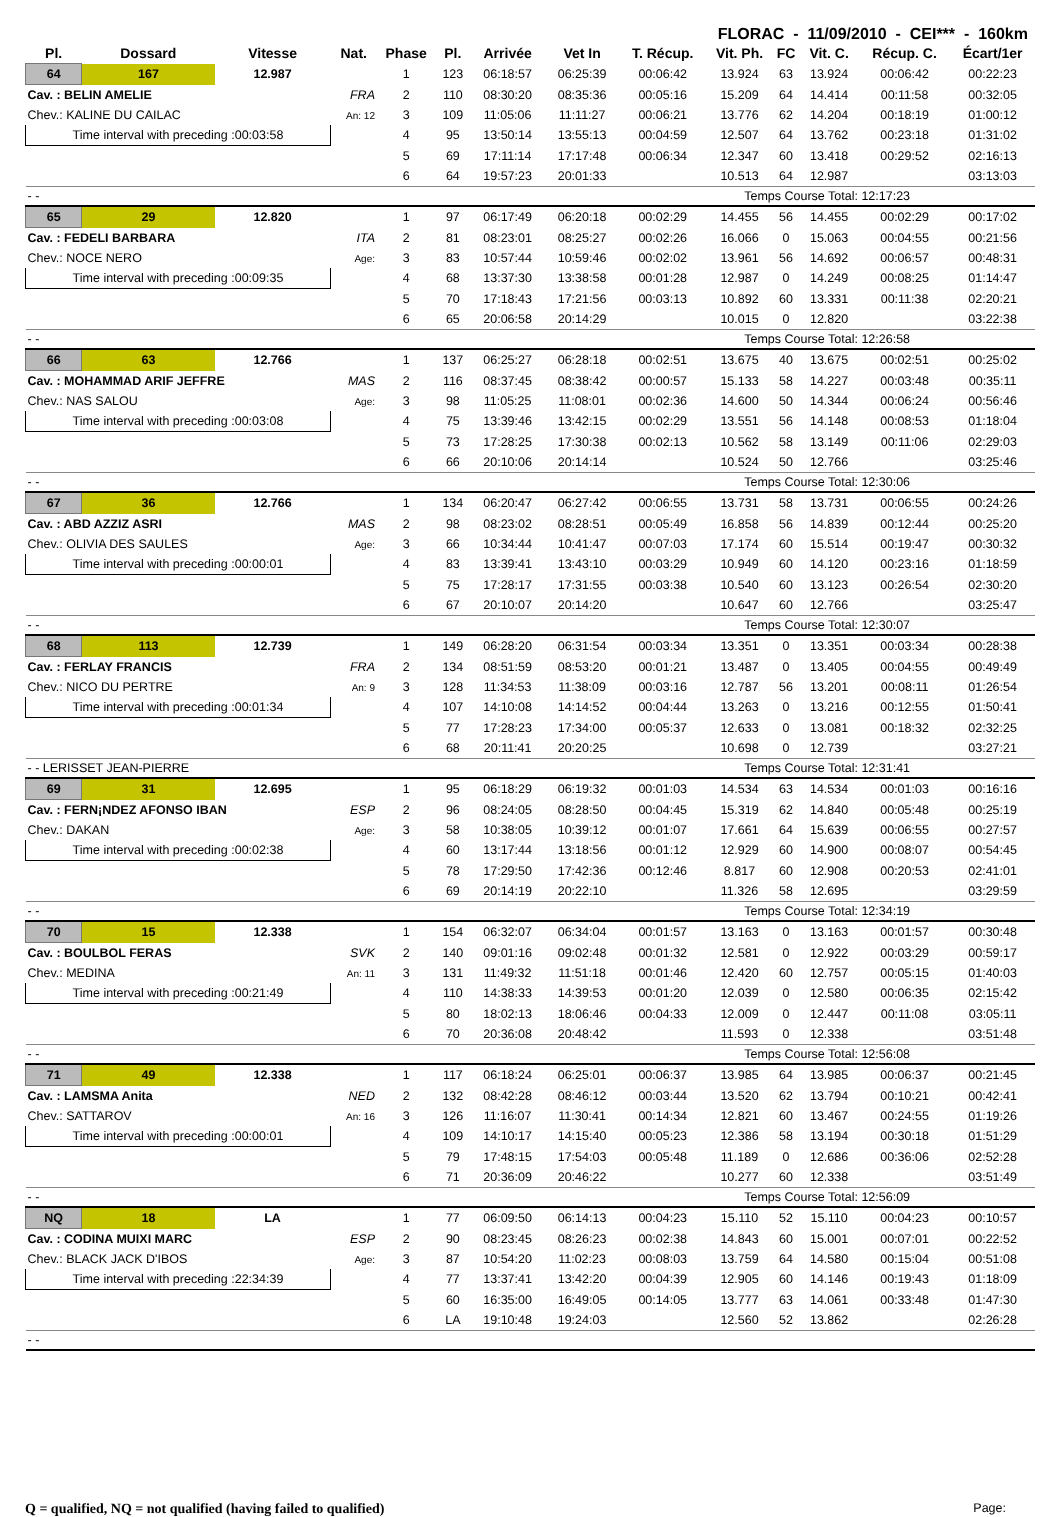FLORAC - 11/09/2010 - CEI*** - 160km
| Pl. | Dossard | Vitesse | Nat. | Phase | Pl. | Arrivée | Vet In | T. Récup. | Vit. Ph. | FC | Vit. C. | Récup. C. | Écart/1er |
| --- | --- | --- | --- | --- | --- | --- | --- | --- | --- | --- | --- | --- | --- |
| 64 | 167 | 12.987 | | 1 | 123 | 06:18:57 | 06:25:39 | 00:06:42 | 13.924 | 63 | 13.924 | 00:06:42 | 00:22:23 |
| Cav. : BELIN AMELIE | | | FRA | 2 | 110 | 08:30:20 | 08:35:36 | 00:05:16 | 15.209 | 64 | 14.414 | 00:11:58 | 00:32:05 |
| Chev.: KALINE DU CAILAC | | | An: 12 | 3 | 109 | 11:05:06 | 11:11:27 | 00:06:21 | 13.776 | 62 | 14.204 | 00:18:19 | 01:00:12 |
| Time interval with preceding :00:03:58 | | | | 4 | 95 | 13:50:14 | 13:55:13 | 00:04:59 | 12.507 | 64 | 13.762 | 00:23:18 | 01:31:02 |
| | | | | 5 | 69 | 17:11:14 | 17:17:48 | 00:06:34 | 12.347 | 60 | 13.418 | 00:29:52 | 02:16:13 |
| | | | | 6 | 64 | 19:57:23 | 20:01:33 | | 10.513 | 64 | 12.987 | | 03:13:03 |
| - - | | | | | | | | Temps Course Total: 12:17:23 | | | | | |
| 65 | 29 | 12.820 | | 1 | 97 | 06:17:49 | 06:20:18 | 00:02:29 | 14.455 | 56 | 14.455 | 00:02:29 | 00:17:02 |
| Cav. : FEDELI BARBARA | | | ITA | 2 | 81 | 08:23:01 | 08:25:27 | 00:02:26 | 16.066 | 0 | 15.063 | 00:04:55 | 00:21:56 |
| Chev.: NOCE NERO | | | Age: | 3 | 83 | 10:57:44 | 10:59:46 | 00:02:02 | 13.961 | 56 | 14.692 | 00:06:57 | 00:48:31 |
| Time interval with preceding :00:09:35 | | | | 4 | 68 | 13:37:30 | 13:38:58 | 00:01:28 | 12.987 | 0 | 14.249 | 00:08:25 | 01:14:47 |
| | | | | 5 | 70 | 17:18:43 | 17:21:56 | 00:03:13 | 10.892 | 60 | 13.331 | 00:11:38 | 02:20:21 |
| | | | | 6 | 65 | 20:06:58 | 20:14:29 | | 10.015 | 0 | 12.820 | | 03:22:38 |
| - - | | | | | | | | Temps Course Total: 12:26:58 | | | | | |
| 66 | 63 | 12.766 | | 1 | 137 | 06:25:27 | 06:28:18 | 00:02:51 | 13.675 | 40 | 13.675 | 00:02:51 | 00:25:02 |
| Cav. : MOHAMMAD ARIF JEFFRE | | | MAS | 2 | 116 | 08:37:45 | 08:38:42 | 00:00:57 | 15.133 | 58 | 14.227 | 00:03:48 | 00:35:11 |
| Chev.: NAS SALOU | | | Age: | 3 | 98 | 11:05:25 | 11:08:01 | 00:02:36 | 14.600 | 50 | 14.344 | 00:06:24 | 00:56:46 |
| Time interval with preceding :00:03:08 | | | | 4 | 75 | 13:39:46 | 13:42:15 | 00:02:29 | 13.551 | 56 | 14.148 | 00:08:53 | 01:18:04 |
| | | | | 5 | 73 | 17:28:25 | 17:30:38 | 00:02:13 | 10.562 | 58 | 13.149 | 00:11:06 | 02:29:03 |
| | | | | 6 | 66 | 20:10:06 | 20:14:14 | | 10.524 | 50 | 12.766 | | 03:25:46 |
| - - | | | | | | | | Temps Course Total: 12:30:06 | | | | | |
| 67 | 36 | 12.766 | | 1 | 134 | 06:20:47 | 06:27:42 | 00:06:55 | 13.731 | 58 | 13.731 | 00:06:55 | 00:24:26 |
| Cav. : ABD AZZIZ ASRI | | | MAS | 2 | 98 | 08:23:02 | 08:28:51 | 00:05:49 | 16.858 | 56 | 14.839 | 00:12:44 | 00:25:20 |
| Chev.: OLIVIA DES SAULES | | | Age: | 3 | 66 | 10:34:44 | 10:41:47 | 00:07:03 | 17.174 | 60 | 15.514 | 00:19:47 | 00:30:32 |
| Time interval with preceding :00:00:01 | | | | 4 | 83 | 13:39:41 | 13:43:10 | 00:03:29 | 10.949 | 60 | 14.120 | 00:23:16 | 01:18:59 |
| | | | | 5 | 75 | 17:28:17 | 17:31:55 | 00:03:38 | 10.540 | 60 | 13.123 | 00:26:54 | 02:30:20 |
| | | | | 6 | 67 | 20:10:07 | 20:14:20 | | 10.647 | 60 | 12.766 | | 03:25:47 |
| - - | | | | | | | | Temps Course Total: 12:30:07 | | | | | |
| 68 | 113 | 12.739 | | 1 | 149 | 06:28:20 | 06:31:54 | 00:03:34 | 13.351 | 0 | 13.351 | 00:03:34 | 00:28:38 |
| Cav. : FERLAY FRANCIS | | | FRA | 2 | 134 | 08:51:59 | 08:53:20 | 00:01:21 | 13.487 | 0 | 13.405 | 00:04:55 | 00:49:49 |
| Chev.: NICO DU PERTRE | | | An: 9 | 3 | 128 | 11:34:53 | 11:38:09 | 00:03:16 | 12.787 | 56 | 13.201 | 00:08:11 | 01:26:54 |
| Time interval with preceding :00:01:34 | | | | 4 | 107 | 14:10:08 | 14:14:52 | 00:04:44 | 13.263 | 0 | 13.216 | 00:12:55 | 01:50:41 |
| | | | | 5 | 77 | 17:28:23 | 17:34:00 | 00:05:37 | 12.633 | 0 | 13.081 | 00:18:32 | 02:32:25 |
| | | | | 6 | 68 | 20:11:41 | 20:20:25 | | 10.698 | 0 | 12.739 | | 03:27:21 |
| - - LERISSET JEAN-PIERRE | | | | | | | | Temps Course Total: 12:31:41 | | | | | |
| 69 | 31 | 12.695 | | 1 | 95 | 06:18:29 | 06:19:32 | 00:01:03 | 14.534 | 63 | 14.534 | 00:01:03 | 00:16:16 |
| Cav. : FERN¡NDEZ AFONSO IBAN | | | ESP | 2 | 96 | 08:24:05 | 08:28:50 | 00:04:45 | 15.319 | 62 | 14.840 | 00:05:48 | 00:25:19 |
| Chev.: DAKAN | | | Age: | 3 | 58 | 10:38:05 | 10:39:12 | 00:01:07 | 17.661 | 64 | 15.639 | 00:06:55 | 00:27:57 |
| Time interval with preceding :00:02:38 | | | | 4 | 60 | 13:17:44 | 13:18:56 | 00:01:12 | 12.929 | 60 | 14.900 | 00:08:07 | 00:54:45 |
| | | | | 5 | 78 | 17:29:50 | 17:42:36 | 00:12:46 | 8.817 | 60 | 12.908 | 00:20:53 | 02:41:01 |
| | | | | 6 | 69 | 20:14:19 | 20:22:10 | | 11.326 | 58 | 12.695 | | 03:29:59 |
| - - | | | | | | | | Temps Course Total: 12:34:19 | | | | | |
| 70 | 15 | 12.338 | | 1 | 154 | 06:32:07 | 06:34:04 | 00:01:57 | 13.163 | 0 | 13.163 | 00:01:57 | 00:30:48 |
| Cav. : BOULBOL FERAS | | | SVK | 2 | 140 | 09:01:16 | 09:02:48 | 00:01:32 | 12.581 | 0 | 12.922 | 00:03:29 | 00:59:17 |
| Chev.: MEDINA | | | An: 11 | 3 | 131 | 11:49:32 | 11:51:18 | 00:01:46 | 12.420 | 60 | 12.757 | 00:05:15 | 01:40:03 |
| Time interval with preceding :00:21:49 | | | | 4 | 110 | 14:38:33 | 14:39:53 | 00:01:20 | 12.039 | 0 | 12.580 | 00:06:35 | 02:15:42 |
| | | | | 5 | 80 | 18:02:13 | 18:06:46 | 00:04:33 | 12.009 | 0 | 12.447 | 00:11:08 | 03:05:11 |
| | | | | 6 | 70 | 20:36:08 | 20:48:42 | | 11.593 | 0 | 12.338 | | 03:51:48 |
| - - | | | | | | | | Temps Course Total: 12:56:08 | | | | | |
| 71 | 49 | 12.338 | | 1 | 117 | 06:18:24 | 06:25:01 | 00:06:37 | 13.985 | 64 | 13.985 | 00:06:37 | 00:21:45 |
| Cav. : LAMSMA Anita | | | NED | 2 | 132 | 08:42:28 | 08:46:12 | 00:03:44 | 13.520 | 62 | 13.794 | 00:10:21 | 00:42:41 |
| Chev.: SATTAROV | | | An: 16 | 3 | 126 | 11:16:07 | 11:30:41 | 00:14:34 | 12.821 | 60 | 13.467 | 00:24:55 | 01:19:26 |
| Time interval with preceding :00:00:01 | | | | 4 | 109 | 14:10:17 | 14:15:40 | 00:05:23 | 12.386 | 58 | 13.194 | 00:30:18 | 01:51:29 |
| | | | | 5 | 79 | 17:48:15 | 17:54:03 | 00:05:48 | 11.189 | 0 | 12.686 | 00:36:06 | 02:52:28 |
| | | | | 6 | 71 | 20:36:09 | 20:46:22 | | 10.277 | 60 | 12.338 | | 03:51:49 |
| - - | | | | | | | | Temps Course Total: 12:56:09 | | | | | |
| NQ | 18 | LA | | 1 | 77 | 06:09:50 | 06:14:13 | 00:04:23 | 15.110 | 52 | 15.110 | 00:04:23 | 00:10:57 |
| Cav. : CODINA MUIXI MARC | | | ESP | 2 | 90 | 08:23:45 | 08:26:23 | 00:02:38 | 14.843 | 60 | 15.001 | 00:07:01 | 00:22:52 |
| Chev.: BLACK JACK D'IBOS | | | Age: | 3 | 87 | 10:54:20 | 11:02:23 | 00:08:03 | 13.759 | 64 | 14.580 | 00:15:04 | 00:51:08 |
| Time interval with preceding :22:34:39 | | | | 4 | 77 | 13:37:41 | 13:42:20 | 00:04:39 | 12.905 | 60 | 14.146 | 00:19:43 | 01:18:09 |
| | | | | 5 | 60 | 16:35:00 | 16:49:05 | 00:14:05 | 13.777 | 63 | 14.061 | 00:33:48 | 01:47:30 |
| | | | | 6 | LA | 19:10:48 | 19:24:03 | | 12.560 | 52 | 13.862 | | 02:26:28 |
| - - | | | | | | | | | | | | | |
Q = qualified, NQ = not qualified (having failed to qualified) Page: